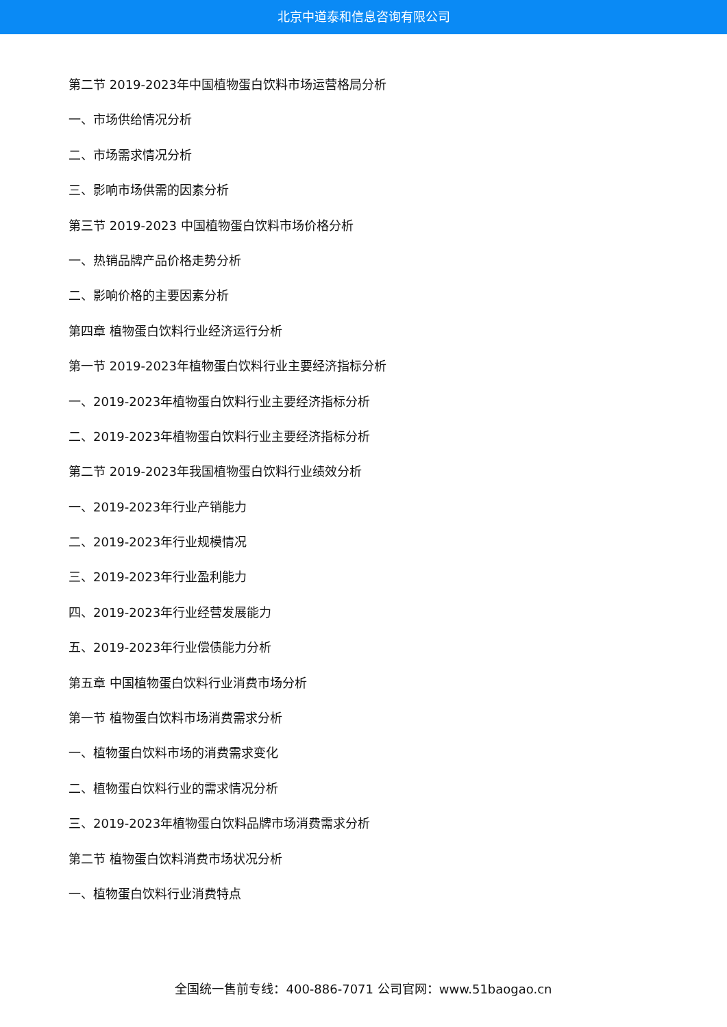北京中道泰和信息咨询有限公司
第二节 2019-2023年中国植物蛋白饮料市场运营格局分析
一、市场供给情况分析
二、市场需求情况分析
三、影响市场供需的因素分析
第三节 2019-2023 中国植物蛋白饮料市场价格分析
一、热销品牌产品价格走势分析
二、影响价格的主要因素分析
第四章 植物蛋白饮料行业经济运行分析
第一节 2019-2023年植物蛋白饮料行业主要经济指标分析
一、2019-2023年植物蛋白饮料行业主要经济指标分析
二、2019-2023年植物蛋白饮料行业主要经济指标分析
第二节 2019-2023年我国植物蛋白饮料行业绩效分析
一、2019-2023年行业产销能力
二、2019-2023年行业规模情况
三、2019-2023年行业盈利能力
四、2019-2023年行业经营发展能力
五、2019-2023年行业偿债能力分析
第五章 中国植物蛋白饮料行业消费市场分析
第一节 植物蛋白饮料市场消费需求分析
一、植物蛋白饮料市场的消费需求变化
二、植物蛋白饮料行业的需求情况分析
三、2019-2023年植物蛋白饮料品牌市场消费需求分析
第二节 植物蛋白饮料消费市场状况分析
一、植物蛋白饮料行业消费特点
全国统一售前专线：400-886-7071 公司官网：www.51baogao.cn